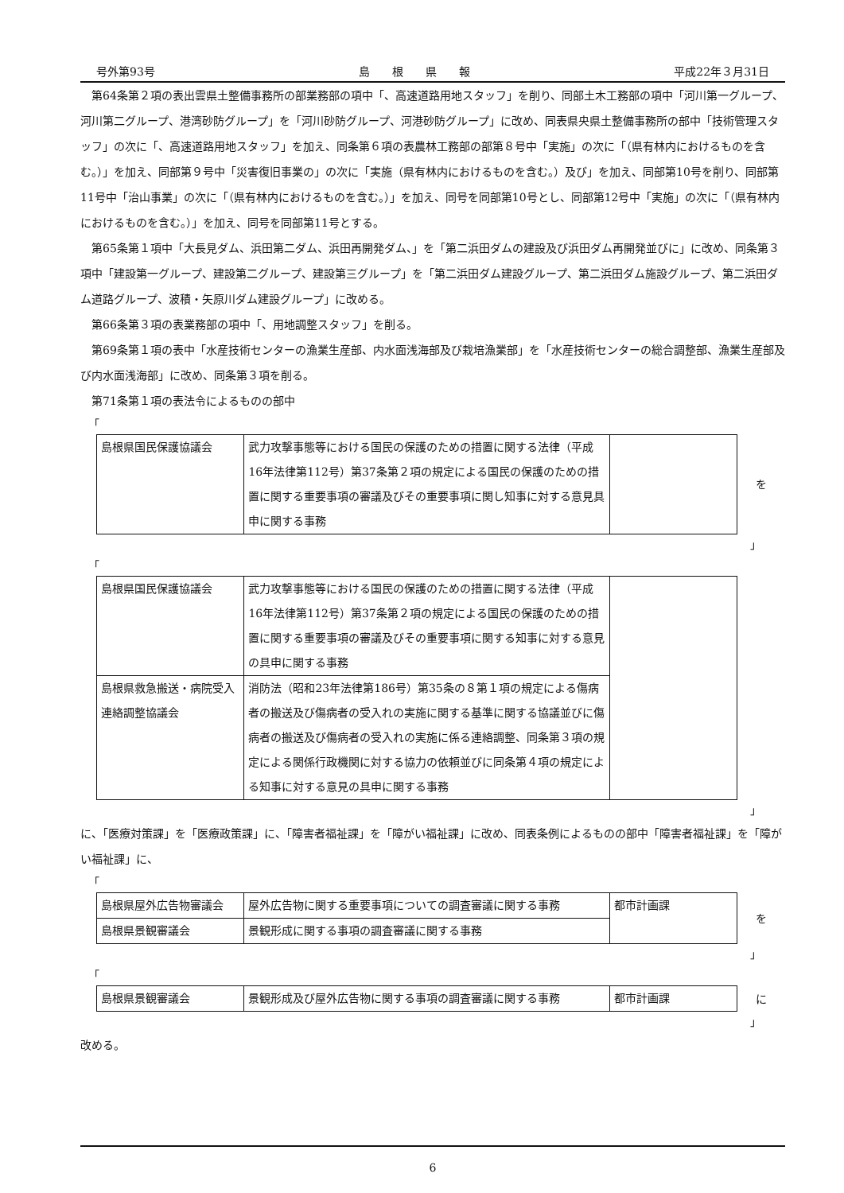号外第93号 島　　根　　県　　報 平成22年３月31日
第64条第２項の表出雲県土整備事務所の部業務部の項中「、高速道路用地スタッフ」を削り、同部土木工務部の項中「河川第一グループ、河川第二グループ、港湾砂防グループ」を「河川砂防グループ、河港砂防グループ」に改め、同表県央県土整備事務所の部中「技術管理スタッフ」の次に「、高速道路用地スタッフ」を加え、同条第６項の表農林工務部の部第８号中「実施」の次に「（県有林内におけるものを含む。）」を加え、同部第９号中「災害復旧事業の」の次に「実施（県有林内におけるものを含む。）及び」を加え、同部第10号を削り、同部第11号中「治山事業」の次に「（県有林内におけるものを含む。）」を加え、同号を同部第10号とし、同部第12号中「実施」の次に「（県有林内におけるものを含む。）」を加え、同号を同部第11号とする。
第65条第１項中「大長見ダム、浜田第二ダム、浜田再開発ダム、」を「第二浜田ダムの建設及び浜田ダム再開発並びに」に改め、同条第３項中「建設第一グループ、建設第二グループ、建設第三グループ」を「第二浜田ダム建設グループ、第二浜田ダム施設グループ、第二浜田ダム道路グループ、波積・矢原川ダム建設グループ」に改める。
第66条第３項の表業務部の項中「、用地調整スタッフ」を削る。
第69条第１項の表中「水産技術センターの漁業生産部、内水面浅海部及び栽培漁業部」を「水産技術センターの総合調整部、漁業生産部及び内水面浅海部」に改め、同条第３項を削る。
第71条第１項の表法令によるものの部中
「
| 島根県国民保護協議会 | 武力攻撃事態等における国民の保護のための措置に関する法律（平成16年法律第112号）第37条第２項の規定による国民の保護のための措置に関する重要事項の審議及びその重要事項に関し知事に対する意見具申に関する事務 | |
を
」
「
| 島根県国民保護協議会 | 武力攻撃事態等における国民の保護のための措置に関する法律（平成16年法律第112号）第37条第２項の規定による国民の保護のための措置に関する重要事項の審議及びその重要事項に関する知事に対する意見の具申に関する事務 | |
| 島根県救急搬送・病院受入連絡調整協議会 | 消防法（昭和23年法律第186号）第35条の８第１項の規定による傷病者の搬送及び傷病者の受入れの実施に関する基準に関する協議並びに傷病者の搬送及び傷病者の受入れの実施に係る連絡調整、同条第３項の規定による関係行政機関に対する協力の依頼並びに同条第４項の規定による知事に対する意見の具申に関する事務 | |
」
に、「医療対策課」を「医療政策課」に、「障害者福祉課」を「障がい福祉課」に改め、同表条例によるものの部中「障害者福祉課」を「障がい福祉課」に、
「
| 島根県屋外広告物審議会 | 屋外広告物に関する重要事項についての調査審議に関する事務 | 都市計画課 |
| 島根県景観審議会 | 景観形成に関する事項の調査審議に関する事務 | |
を
」
「
| 島根県景観審議会 | 景観形成及び屋外広告物に関する事項の調査審議に関する事務 | 都市計画課 |
に
」
改める。
6